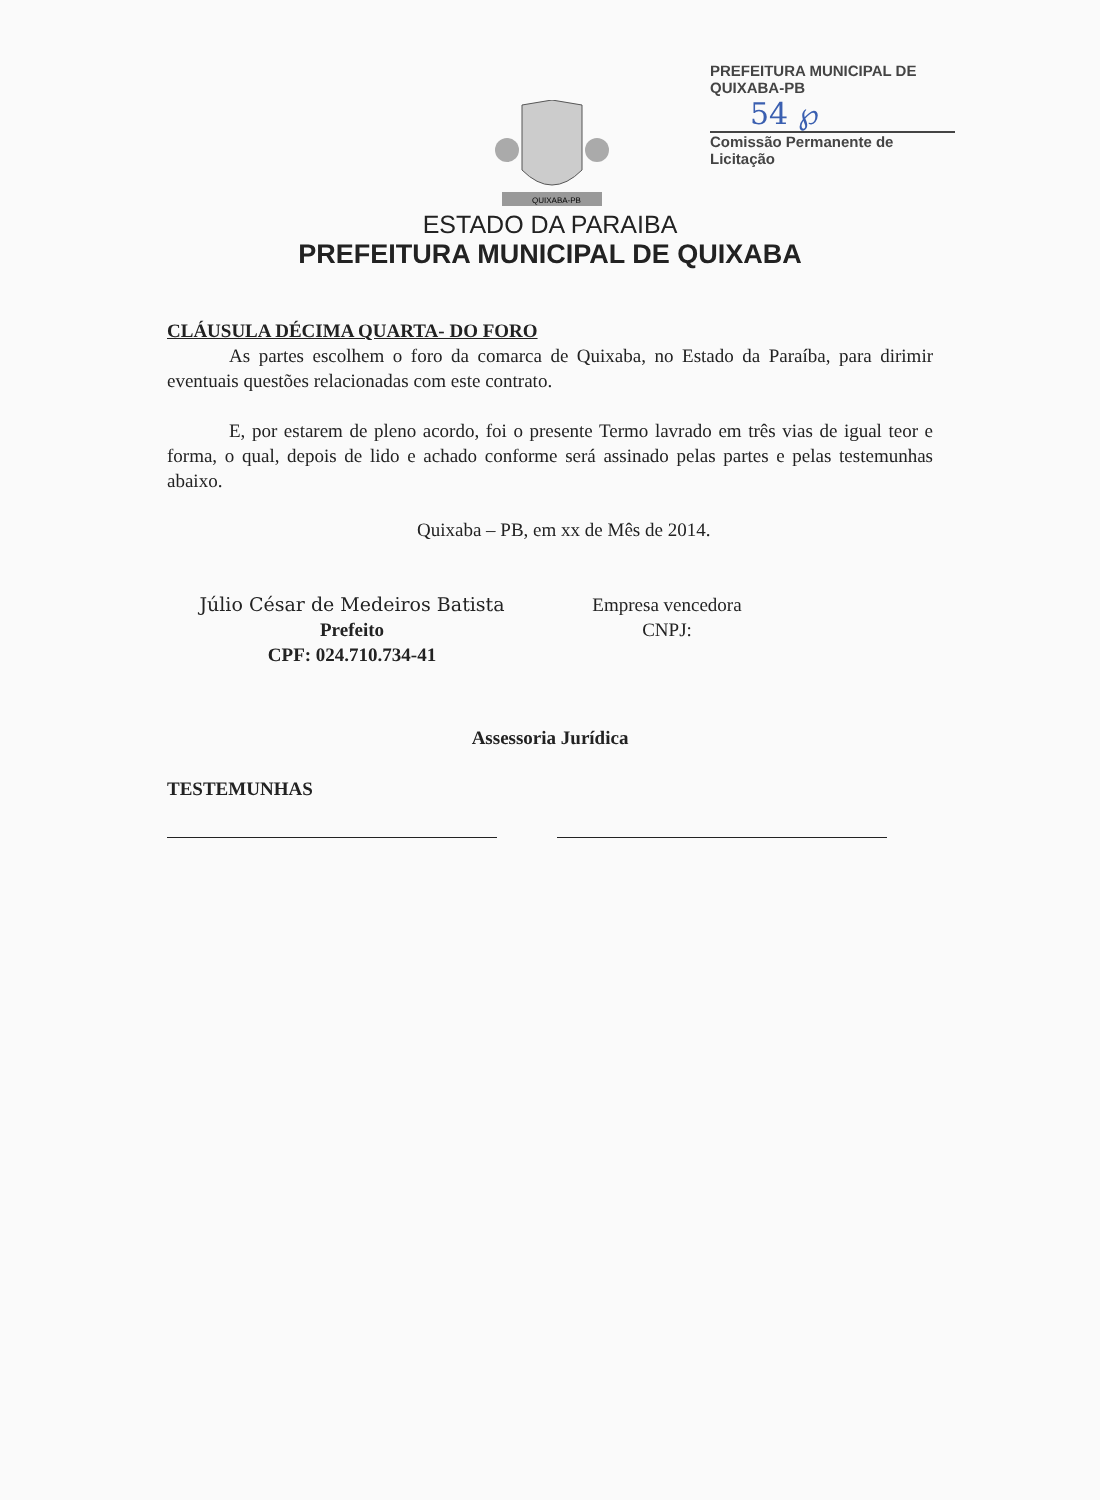PREFEITURA MUNICIPAL DE QUIXABA-PB
54 ℘
Comissão Permanente de Licitação
QUIXABA-PB
ESTADO DA PARAIBA
PREFEITURA MUNICIPAL DE QUIXABA
CLÁUSULA DÉCIMA QUARTA- DO FORO
As partes escolhem o foro da comarca de Quixaba, no Estado da Paraíba, para dirimir eventuais questões relacionadas com este contrato.
E, por estarem de pleno acordo, foi o presente Termo lavrado em três vias de igual teor e forma, o qual, depois de lido e achado conforme será assinado pelas partes e pelas testemunhas abaixo.
Quixaba – PB, em xx de Mês de 2014.
Júlio César de Medeiros Batista
Prefeito
CPF: 024.710.734-41
Empresa vencedora
CNPJ:
Assessoria Jurídica
TESTEMUNHAS